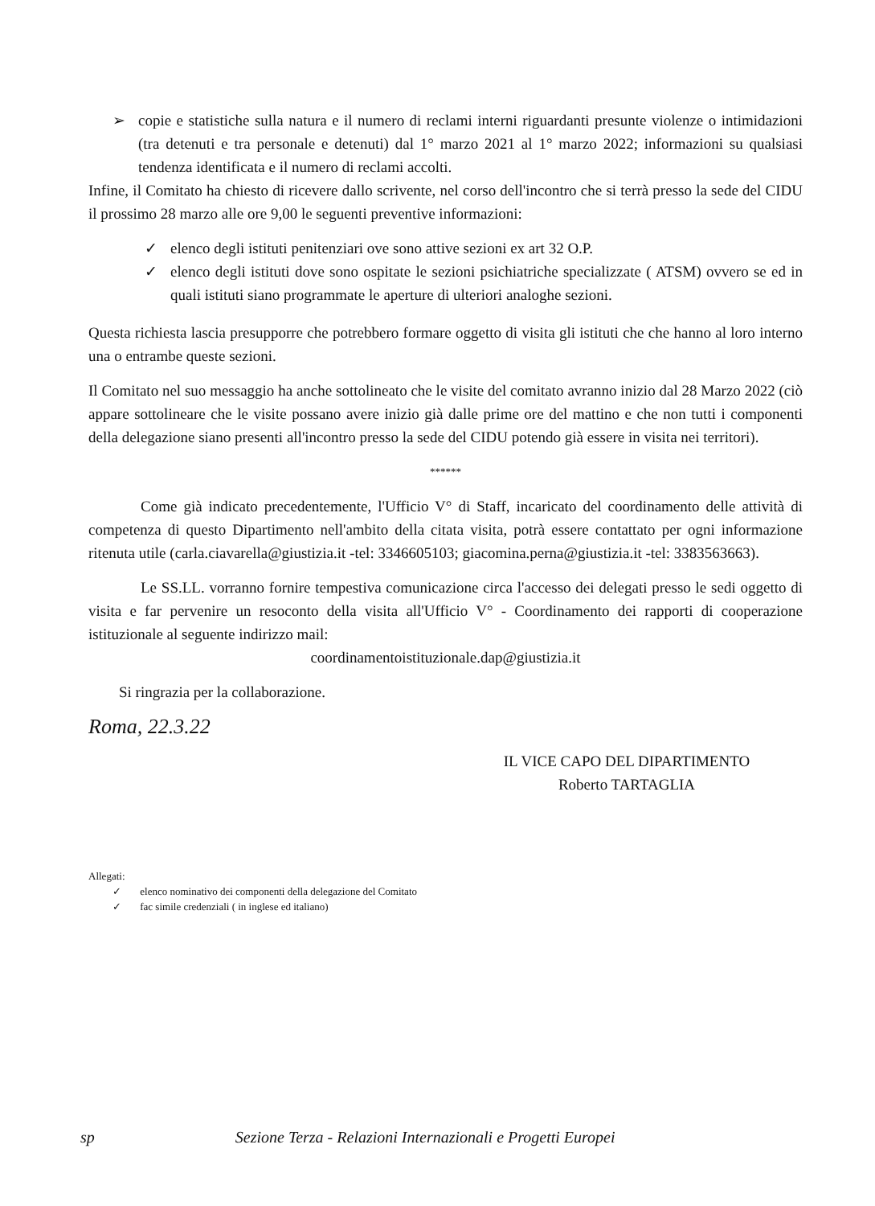➢ copie e statistiche sulla natura e il numero di reclami interni riguardanti presunte violenze o intimidazioni (tra detenuti e tra personale e detenuti) dal 1° marzo 2021 al 1° marzo 2022; informazioni su qualsiasi tendenza identificata e il numero di reclami accolti.
Infine, il Comitato ha chiesto di ricevere dallo scrivente, nel corso dell'incontro che si terrà presso la sede del CIDU il prossimo 28 marzo alle ore 9,00 le seguenti preventive informazioni:
✓ elenco degli istituti penitenziari ove sono attive sezioni ex art 32 O.P.
✓ elenco degli istituti dove sono ospitate le sezioni psichiatriche specializzate ( ATSM) ovvero se ed in quali istituti siano programmate le aperture di ulteriori analoghe sezioni.
Questa richiesta lascia presupporre che potrebbero formare oggetto di visita gli istituti che che hanno al loro interno una o entrambe queste sezioni.
Il Comitato nel suo messaggio ha anche sottolineato che le visite del comitato avranno inizio dal 28 Marzo 2022 (ciò appare sottolineare che le visite possano avere inizio già dalle prime ore del mattino e che non tutti i componenti della delegazione siano presenti all'incontro presso la sede del CIDU potendo già essere in visita nei territori).
******
Come già indicato precedentemente, l'Ufficio V° di Staff, incaricato del coordinamento delle attività di competenza di questo Dipartimento nell'ambito della citata visita, potrà essere contattato per ogni informazione ritenuta utile (carla.ciavarella@giustizia.it -tel: 3346605103; giacomina.perna@giustizia.it -tel: 3383563663).
Le SS.LL. vorranno fornire tempestiva comunicazione circa l'accesso dei delegati presso le sedi oggetto di visita e far pervenire un resoconto della visita all'Ufficio V° - Coordinamento dei rapporti di cooperazione istituzionale al seguente indirizzo mail:
coordinamentoistituzionale.dap@giustizia.it
Si ringrazia per la collaborazione.
Roma, 22.3.22
IL VICE CAPO DEL DIPARTIMENTO
Roberto TARTAGLIA
Allegati:
✓ elenco nominativo dei componenti della delegazione del Comitato
✓ fac simile credenziali ( in inglese ed italiano)
sp Sezione Terza - Relazioni Internazionali e Progetti Europei